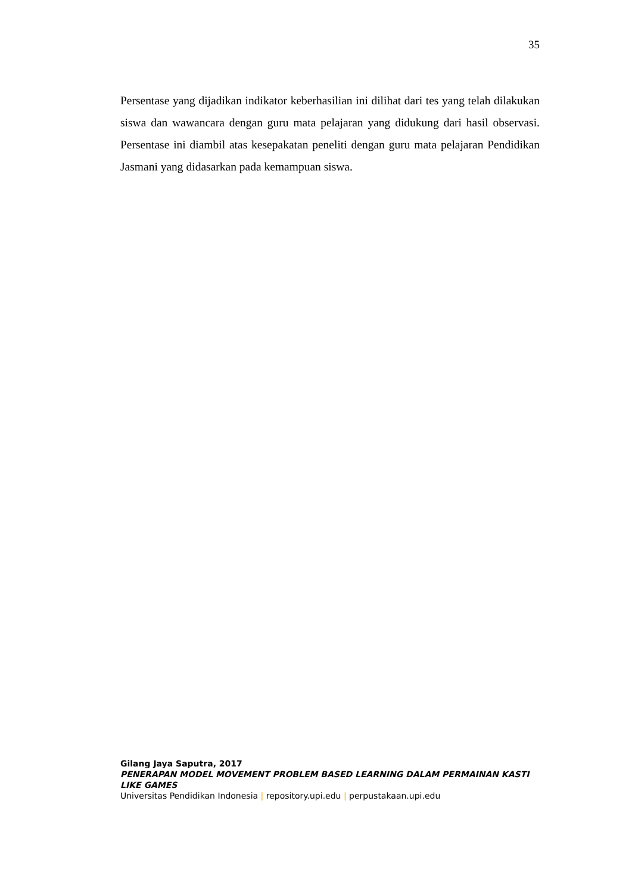35
Persentase yang dijadikan indikator keberhasilian ini dilihat dari tes yang telah dilakukan siswa dan wawancara dengan guru mata pelajaran yang didukung dari hasil observasi. Persentase ini diambil atas kesepakatan peneliti dengan guru mata pelajaran Pendidikan Jasmani yang didasarkan pada kemampuan siswa.
Gilang Jaya Saputra, 2017
PENERAPAN MODEL MOVEMENT PROBLEM BASED LEARNING DALAM PERMAINAN KASTI LIKE GAMES
Universitas Pendidikan Indonesia | repository.upi.edu | perpustakaan.upi.edu